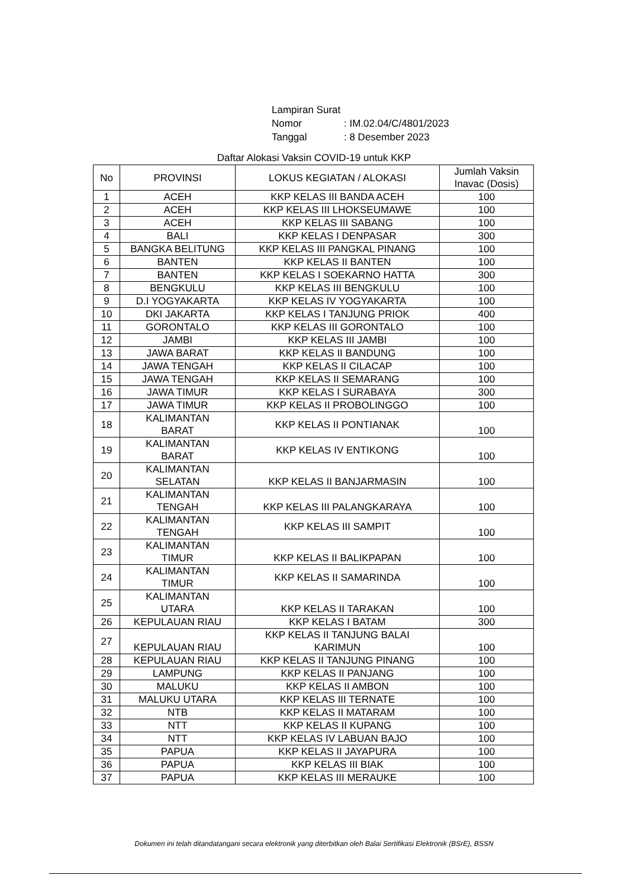| Lampiran Surat | |
| Nomor | : IM.02.04/C/4801/2023 |
| Tanggal | : 8 Desember 2023 |
Daftar Alokasi Vaksin COVID-19 untuk KKP
| No | PROVINSI | LOKUS KEGIATAN / ALOKASI | Jumlah Vaksin Inavac (Dosis) |
| --- | --- | --- | --- |
| 1 | ACEH | KKP KELAS III BANDA ACEH | 100 |
| 2 | ACEH | KKP KELAS III LHOKSEUMAWE | 100 |
| 3 | ACEH | KKP KELAS III SABANG | 100 |
| 4 | BALI | KKP KELAS I DENPASAR | 300 |
| 5 | BANGKA BELITUNG | KKP KELAS III PANGKAL PINANG | 100 |
| 6 | BANTEN | KKP KELAS II BANTEN | 100 |
| 7 | BANTEN | KKP KELAS I SOEKARNO HATTA | 300 |
| 8 | BENGKULU | KKP KELAS III BENGKULU | 100 |
| 9 | D.I YOGYAKARTA | KKP KELAS IV YOGYAKARTA | 100 |
| 10 | DKI JAKARTA | KKP KELAS I TANJUNG PRIOK | 400 |
| 11 | GORONTALO | KKP KELAS III GORONTALO | 100 |
| 12 | JAMBI | KKP KELAS III JAMBI | 100 |
| 13 | JAWA BARAT | KKP KELAS II BANDUNG | 100 |
| 14 | JAWA TENGAH | KKP KELAS II CILACAP | 100 |
| 15 | JAWA TENGAH | KKP KELAS II SEMARANG | 100 |
| 16 | JAWA TIMUR | KKP KELAS I SURABAYA | 300 |
| 17 | JAWA TIMUR | KKP KELAS II PROBOLINGGO | 100 |
| 18 | KALIMANTAN BARAT | KKP KELAS II PONTIANAK | 100 |
| 19 | KALIMANTAN BARAT | KKP KELAS IV ENTIKONG | 100 |
| 20 | KALIMANTAN SELATAN | KKP KELAS II BANJARMASIN | 100 |
| 21 | KALIMANTAN TENGAH | KKP KELAS III PALANGKARAYA | 100 |
| 22 | KALIMANTAN TENGAH | KKP KELAS III SAMPIT | 100 |
| 23 | KALIMANTAN TIMUR | KKP KELAS II BALIKPAPAN | 100 |
| 24 | KALIMANTAN TIMUR | KKP KELAS II SAMARINDA | 100 |
| 25 | KALIMANTAN UTARA | KKP KELAS II TARAKAN | 100 |
| 26 | KEPULAUAN RIAU | KKP KELAS I BATAM | 300 |
| 27 | KEPULAUAN RIAU | KKP KELAS II TANJUNG BALAI KARIMUN | 100 |
| 28 | KEPULAUAN RIAU | KKP KELAS II TANJUNG PINANG | 100 |
| 29 | LAMPUNG | KKP KELAS II PANJANG | 100 |
| 30 | MALUKU | KKP KELAS II AMBON | 100 |
| 31 | MALUKU UTARA | KKP KELAS III TERNATE | 100 |
| 32 | NTB | KKP KELAS II MATARAM | 100 |
| 33 | NTT | KKP KELAS II KUPANG | 100 |
| 34 | NTT | KKP KELAS IV LABUAN BAJO | 100 |
| 35 | PAPUA | KKP KELAS II JAYAPURA | 100 |
| 36 | PAPUA | KKP KELAS III BIAK | 100 |
| 37 | PAPUA | KKP KELAS III MERAUKE | 100 |
Dokumen ini telah ditandatangani secara elektronik yang diterbitkan oleh Balai Sertifikasi Elektronik (BSrE), BSSN